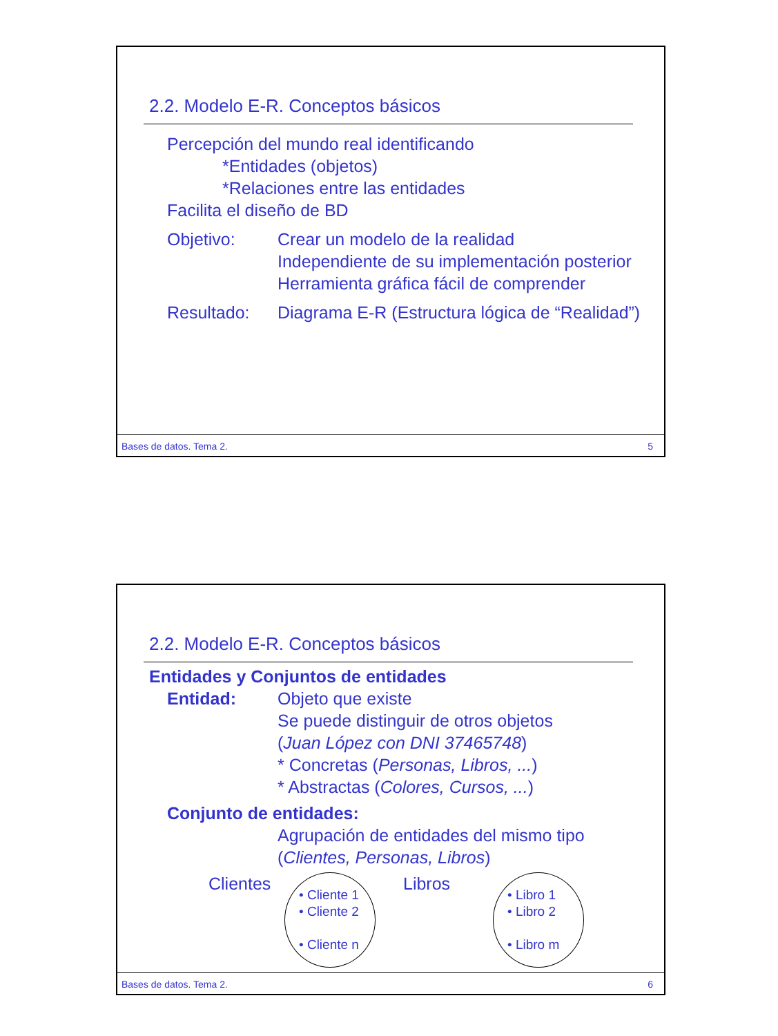2.2. Modelo E-R. Conceptos básicos
Percepción del mundo real identificando
*Entidades (objetos)
*Relaciones entre las entidades
Facilita el diseño de BD
Objetivo: Crear un modelo de la realidad
Independiente de su implementación posterior
Herramienta gráfica fácil de comprender
Resultado: Diagrama E-R (Estructura lógica de “Realidad”)
Bases de datos. Tema 2. 5
2.2. Modelo E-R. Conceptos básicos
Entidades y Conjuntos de entidades
Entidad: Objeto que existe
Se puede distinguir de otros objetos
(Juan López con DNI 37465748)
* Concretas (Personas, Libros, ...)
* Abstractas (Colores, Cursos, ...)
Conjunto de entidades:
Agrupación de entidades del mismo tipo
(Clientes, Personas, Libros)
Clientes
• Cliente 1
• Cliente 2
• Cliente n
Libros
• Libro 1
• Libro 2
• Libro m
Bases de datos. Tema 2. 6